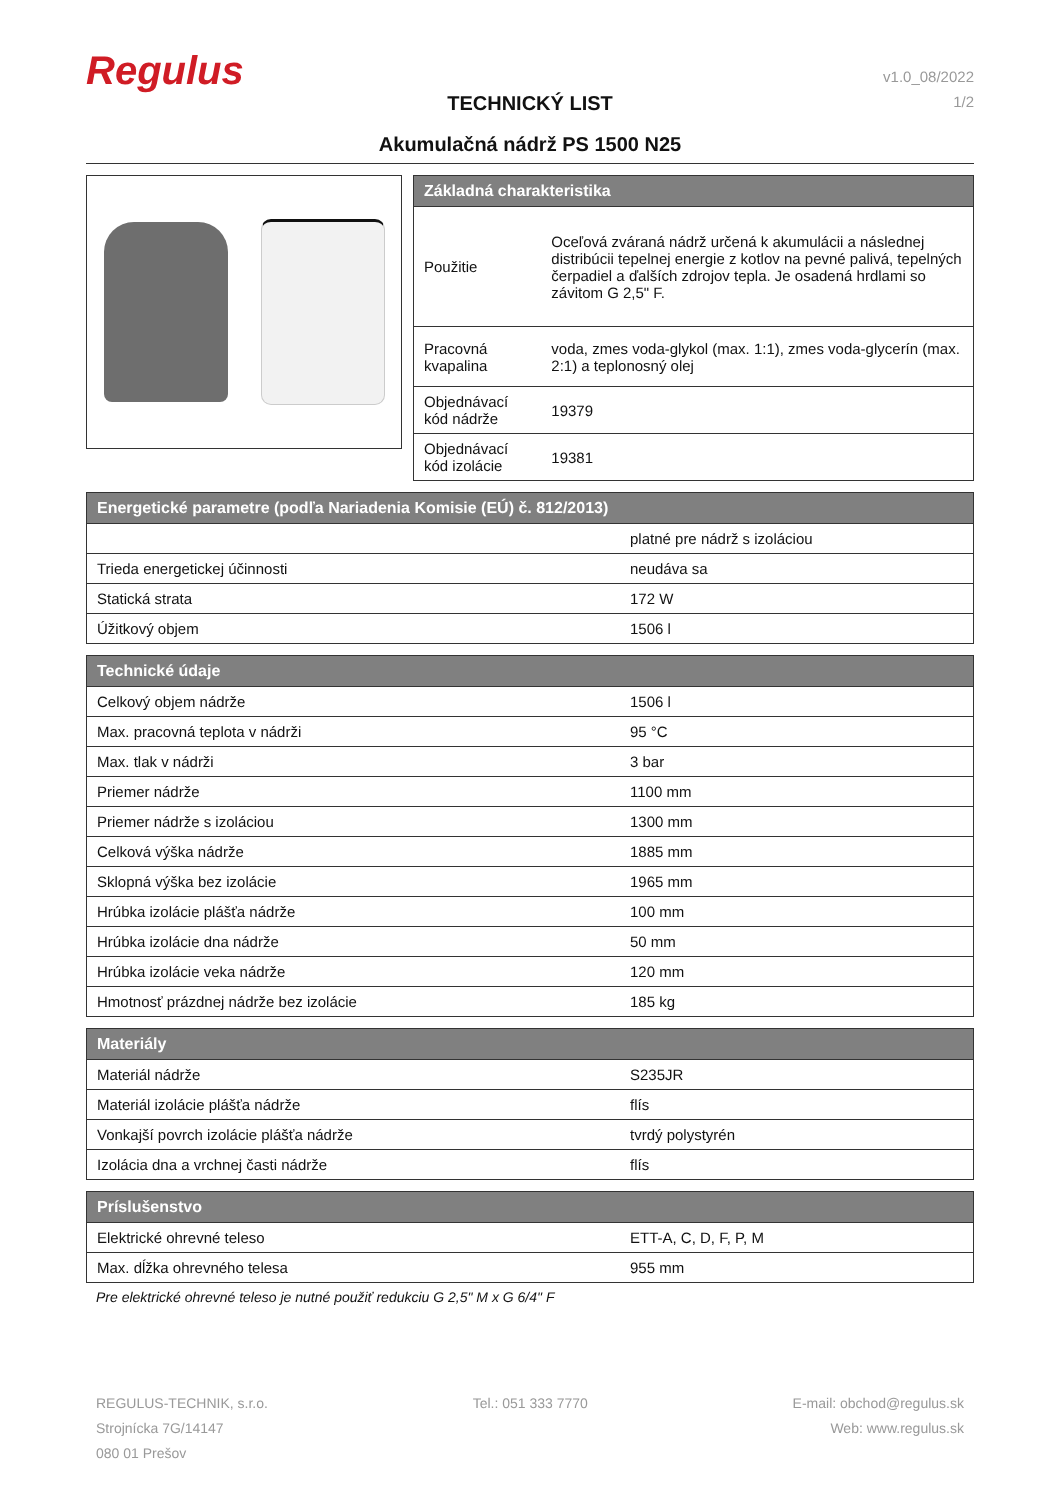Regulus
TECHNICKÝ LIST
Akumulačná nádrž PS 1500 N25
v1.0_08/2022
1/2
| Základná charakteristika | |
| --- | --- |
| Použitie | Oceľová zváraná nádrž určená k akumulácii a následnej distribúcii tepelnej energie z kotlov na pevné palivá, tepelných čerpadiel a ďalších zdrojov tepla. Je osadená hrdlami so závitom G 2,5" F. |
| Pracovná kvapalina | voda, zmes voda-glykol (max. 1:1), zmes voda-glycerín (max. 2:1) a teplonosný olej |
| Objednávací kód nádrže | 19379 |
| Objednávací kód izolácie | 19381 |
| Energetické parametre (podľa Nariadenia Komisie (EÚ) č. 812/2013) | |
| --- | --- |
| | platné pre nádrž s izoláciou |
| Trieda energetickej účinnosti | neudáva sa |
| Statická strata | 172 W |
| Úžitkový objem | 1506 l |
| Technické údaje | |
| --- | --- |
| Celkový objem nádrže | 1506 l |
| Max. pracovná teplota v nádrži | 95 °C |
| Max. tlak v nádrži | 3 bar |
| Priemer nádrže | 1100 mm |
| Priemer nádrže s izoláciou | 1300 mm |
| Celková výška nádrže | 1885 mm |
| Sklopná výška bez izolácie | 1965 mm |
| Hrúbka izolácie plášťa nádrže | 100 mm |
| Hrúbka izolácie dna nádrže | 50 mm |
| Hrúbka izolácie veka nádrže | 120 mm |
| Hmotnosť prázdnej nádrže bez izolácie | 185 kg |
| Materiály | |
| --- | --- |
| Materiál nádrže | S235JR |
| Materiál izolácie plášťa nádrže | flís |
| Vonkajší povrch izolácie plášťa nádrže | tvrdý polystyrén |
| Izolácia dna a vrchnej časti nádrže | flís |
| Príslušenstvo | |
| --- | --- |
| Elektrické ohrevné teleso | ETT-A, C, D, F, P, M |
| Max. dĺžka ohrevného telesa | 955 mm |
Pre elektrické ohrevné teleso je nutné použiť redukciu G 2,5" M x G 6/4" F
REGULUS-TECHNIK, s.r.o.
Strojnícka 7G/14147
080 01 Prešov
Tel.: 051 333 7770 E-mail: obchod@regulus.sk
Web: www.regulus.sk